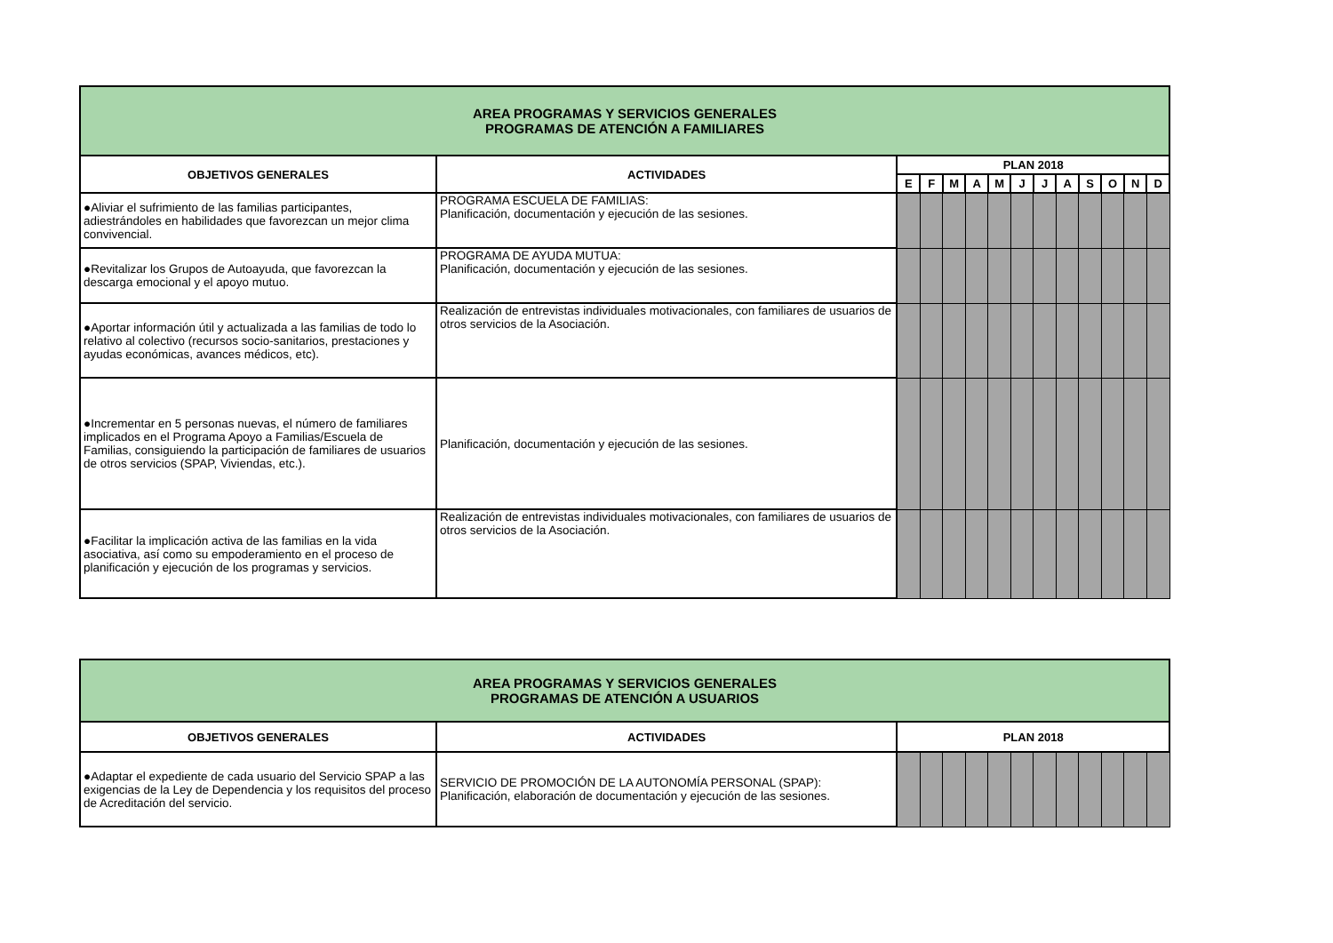| AREA PROGRAMAS Y SERVICIOS GENERALES PROGRAMAS DE ATENCIÓN A FAMILIARES | | | | | | | | | | | | | |
| OBJETIVOS GENERALES | ACTIVIDADES | PLAN 2018 | | | | | | | | | | | |
| | | E | F | M | A | M | J | J | A | S | O | N | D |
| ●Aliviar el sufrimiento de las familias participantes, adiestrándoles en habilidades que favorezcan un mejor clima convivencial. | PROGRAMA ESCUELA DE FAMILIAS: Planificación, documentación y ejecución de las sesiones. | | | | | | | | | | | | |
| ●Revitalizar los Grupos de Autoayuda, que favorezcan la descarga emocional y el apoyo mutuo. | PROGRAMA DE AYUDA MUTUA: Planificación, documentación y ejecución de las sesiones. | | | | | | | | | | | | |
| ●Aportar información útil y actualizada a las familias de todo lo relativo al colectivo (recursos socio-sanitarios, prestaciones y ayudas económicas, avances médicos, etc). | Realización de entrevistas individuales motivacionales, con familiares de usuarios de otros servicios de la Asociación. | | | | | | | | | | | | |
| ●Incrementar en 5 personas nuevas, el número de familiares implicados en el Programa Apoyo a Familias/Escuela de Familias, consiguiendo la participación de familiares de usuarios de otros servicios (SPAP, Viviendas, etc.). | Planificación, documentación y ejecución de las sesiones. | | | | | | | | | | | | |
| ●Facilitar la implicación activa de las familias en la vida asociativa, así como su empoderamiento en el proceso de planificación y ejecución de los programas y servicios. | Realización de entrevistas individuales motivacionales, con familiares de usuarios de otros servicios de la Asociación. | | | | | | | | | | | | |
| AREA PROGRAMAS Y SERVICIOS GENERALES PROGRAMAS DE ATENCIÓN A USUARIOS | | | | | | | | | | | | | |
| OBJETIVOS GENERALES | ACTIVIDADES | PLAN 2018 | | | | | | | | | | | |
| ●Adaptar el expediente de cada usuario del Servicio SPAP a las exigencias de la Ley de Dependencia y los requisitos del proceso de Acreditación del servicio. | SERVICIO DE PROMOCIÓN DE LA AUTONOMÍA PERSONAL (SPAP): Planificación, elaboración de documentación y ejecución de las sesiones. | | | | | | | | | | | | |